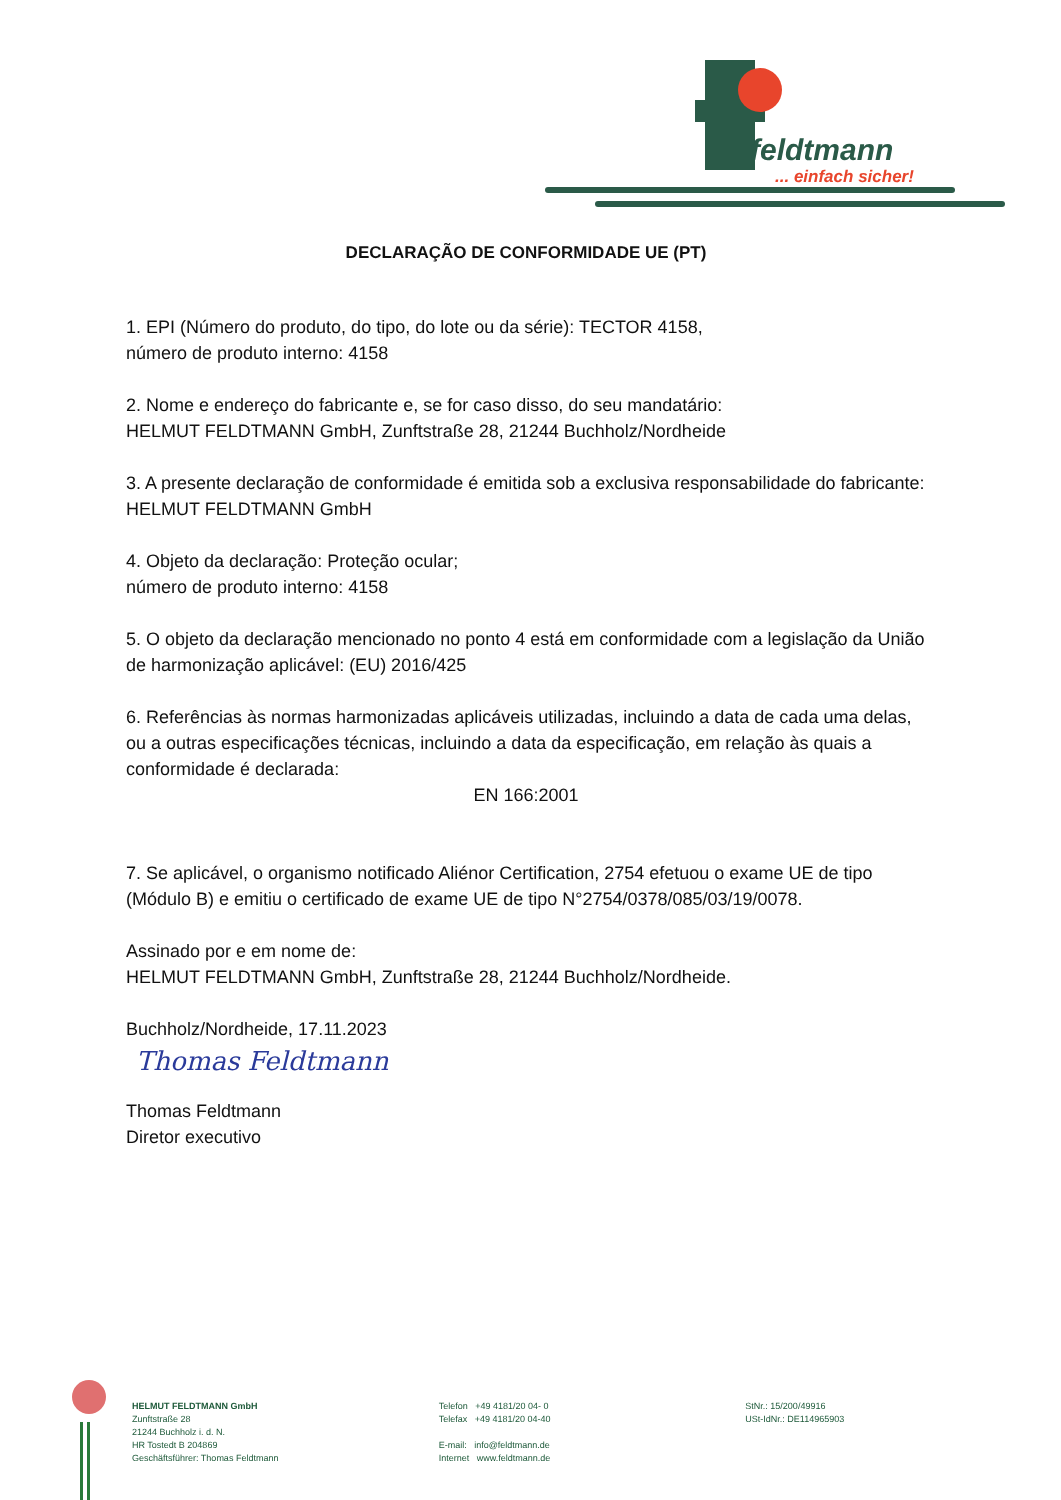feldtmann
... einfach sicher!
DECLARAÇÃO DE CONFORMIDADE UE (PT)
1. EPI (Número do produto, do tipo, do lote ou da série): TECTOR 4158,
número de produto interno: 4158
2. Nome e endereço do fabricante e, se for caso disso, do seu mandatário:
HELMUT FELDTMANN GmbH, Zunftstraße 28, 21244 Buchholz/Nordheide
3. A presente declaração de conformidade é emitida sob a exclusiva responsabilidade do fabricante: HELMUT FELDTMANN GmbH
4. Objeto da declaração: Proteção ocular;
número de produto interno: 4158
5. O objeto da declaração mencionado no ponto 4 está em conformidade com a legislação da União de harmonização aplicável: (EU) 2016/425
6. Referências às normas harmonizadas aplicáveis utilizadas, incluindo a data de cada uma delas, ou a outras especificações técnicas, incluindo a data da especificação, em relação às quais a conformidade é declarada:
EN 166:2001
7. Se aplicável, o organismo notificado Aliénor Certification, 2754 efetuou o exame UE de tipo (Módulo B) e emitiu o certificado de exame UE de tipo N°2754/0378/085/03/19/0078.
Assinado por e em nome de:
HELMUT FELDTMANN GmbH, Zunftstraße 28, 21244 Buchholz/Nordheide.
Buchholz/Nordheide, 17.11.2023
Thomas Feldtmann
Thomas Feldtmann
Diretor executivo
HELMUT FELDTMANN GmbH
Zunftstraße 28
21244 Buchholz i. d. N.
HR Tostedt B 204869
Geschäftsführer: Thomas Feldtmann
Telefon +49 4181/20 04- 0
Telefax +49 4181/20 04-40
E-mail: info@feldtmann.de
Internet www.feldtmann.de
StNr.: 15/200/49916
USt-IdNr.: DE114965903